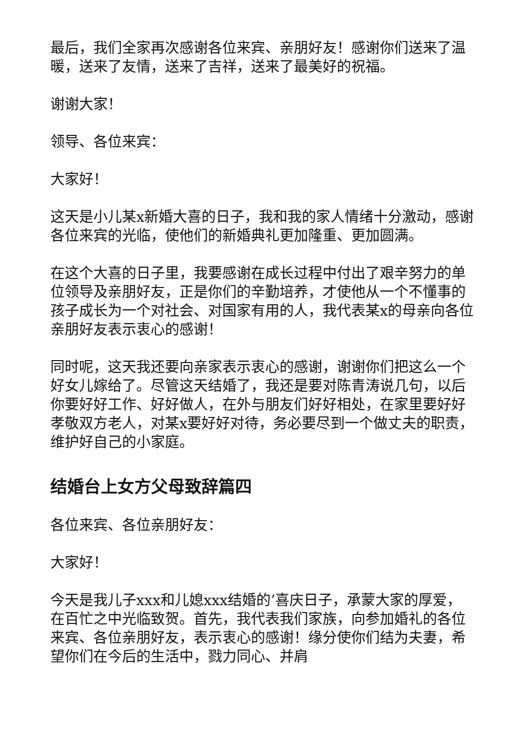最后，我们全家再次感谢各位来宾、亲朋好友！感谢你们送来了温暖，送来了友情，送来了吉祥，送来了最美好的祝福。
谢谢大家！
领导、各位来宾：
大家好！
这天是小儿某x新婚大喜的日子，我和我的家人情绪十分激动，感谢各位来宾的光临，使他们的新婚典礼更加隆重、更加圆满。
在这个大喜的日子里，我要感谢在成长过程中付出了艰辛努力的单位领导及亲朋好友，正是你们的辛勤培养，才使他从一个不懂事的孩子成长为一个对社会、对国家有用的人，我代表某x的母亲向各位亲朋好友表示衷心的感谢！
同时呢，这天我还要向亲家表示衷心的感谢，谢谢你们把这么一个好女儿嫁给了。尽管这天结婚了，我还是要对陈青涛说几句，以后你要好好工作、好好做人，在外与朋友们好好相处，在家里要好好孝敬双方老人，对某x要好好对待，务必要尽到一个做丈夫的职责，维护好自己的小家庭。
结婚台上女方父母致辞篇四
各位来宾、各位亲朋好友：
大家好！
今天是我儿子xxx和儿媳xxx结婚的’喜庆日子，承蒙大家的厚爱，在百忙之中光临致贺。首先，我代表我们家族，向参加婚礼的各位来宾、各位亲朋好友，表示衷心的感谢！缘分使你们结为夫妻，希望你们在今后的生活中，戮力同心、并肩